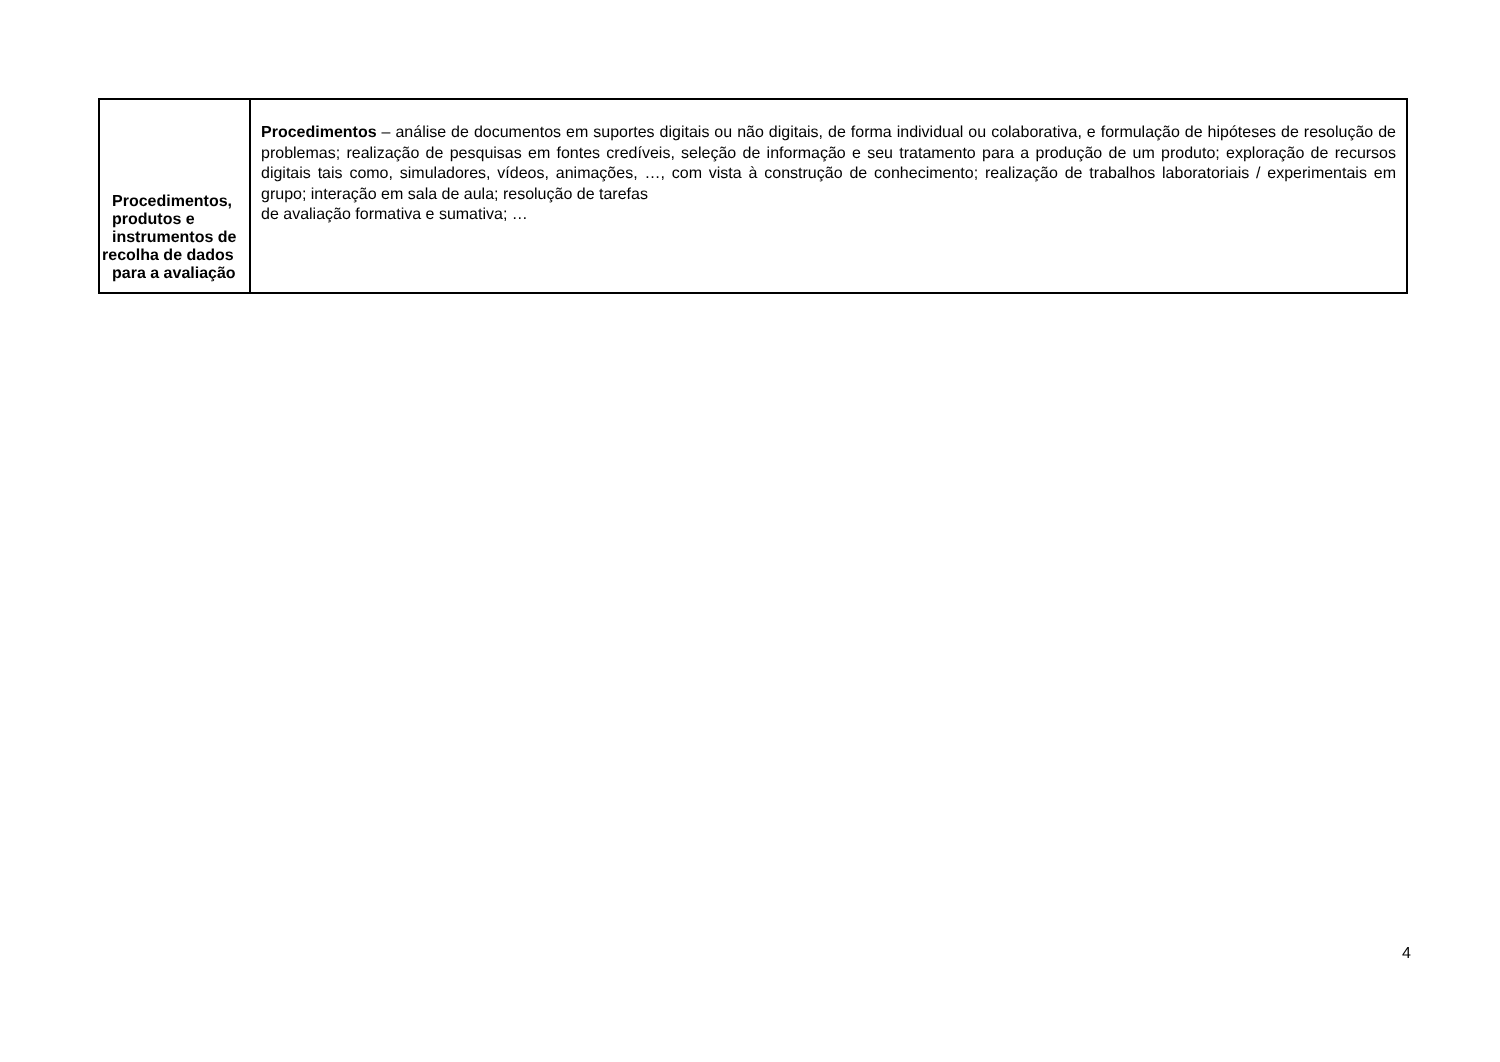| Procedimentos, produtos e instrumentos de recolha de dados para a avaliação | Procedimentos – análise de documentos em suportes digitais ou não digitais, de forma individual ou colaborativa, e formulação de hipóteses de resolução de problemas; realização de pesquisas em fontes credíveis, seleção de informação e seu tratamento para a produção de um produto; exploração de recursos digitais tais como, simuladores, vídeos, animações, …, com vista à construção de conhecimento; realização de trabalhos laboratoriais / experimentais em grupo; interação em sala de aula; resolução de tarefas de avaliação formativa e sumativa; … |
4